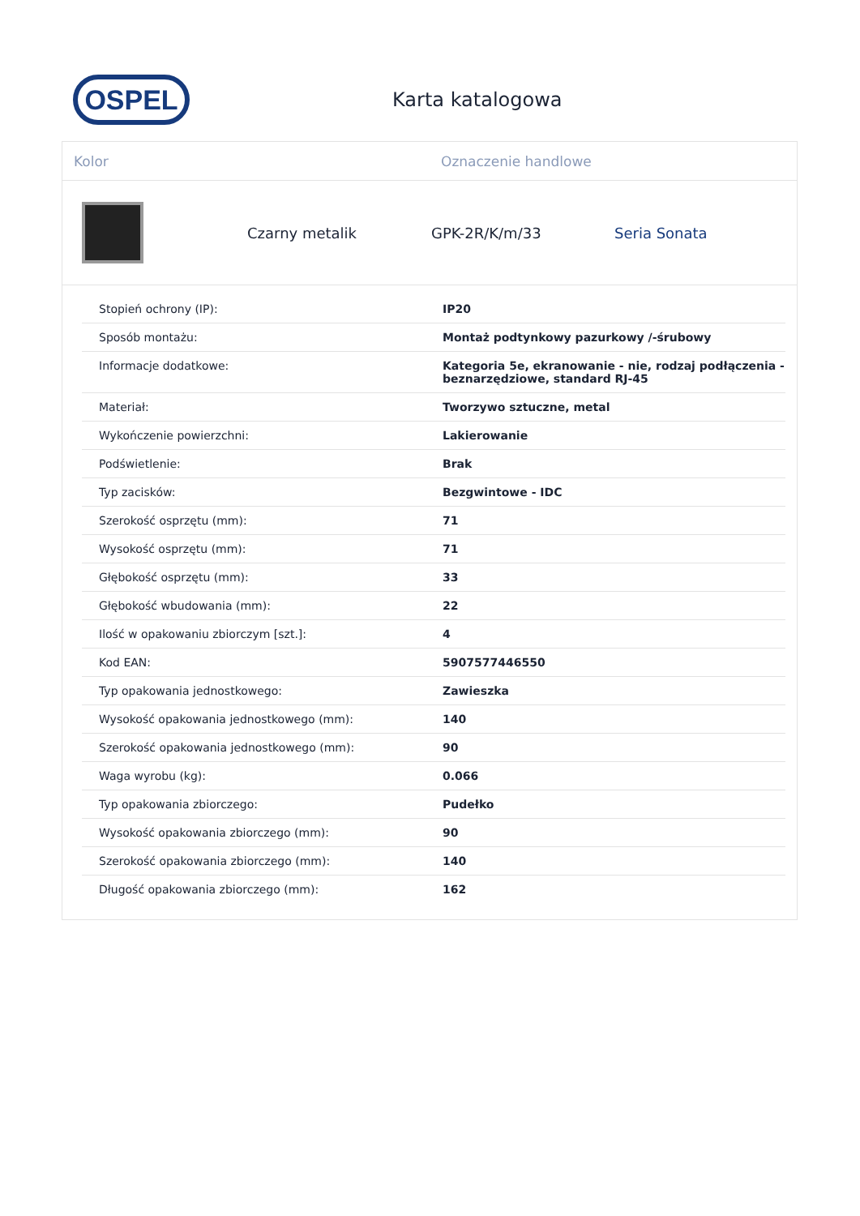OSPEL
Karta katalogowa
Kolor Oznaczenie handlowe
Czarny metalik GPK-2R/K/m/33 Seria Sonata
| Stopień ochrony (IP): | IP20 |
| Sposób montażu: | Montaż podtynkowy pazurkowy /-śrubowy |
| Informacje dodatkowe: | Kategoria 5e, ekranowanie - nie, rodzaj podłączenia - beznarzędziowe, standard RJ-45 |
| Materiał: | Tworzywo sztuczne, metal |
| Wykończenie powierzchni: | Lakierowanie |
| Podświetlenie: | Brak |
| Typ zacisków: | Bezgwintowe - IDC |
| Szerokość osprzętu (mm): | 71 |
| Wysokość osprzętu (mm): | 71 |
| Głębokość osprzętu (mm): | 33 |
| Głębokość wbudowania (mm): | 22 |
| Ilość w opakowaniu zbiorczym [szt.]: | 4 |
| Kod EAN: | 5907577446550 |
| Typ opakowania jednostkowego: | Zawieszka |
| Wysokość opakowania jednostkowego (mm): | 140 |
| Szerokość opakowania jednostkowego (mm): | 90 |
| Waga wyrobu (kg): | 0.066 |
| Typ opakowania zbiorczego: | Pudełko |
| Wysokość opakowania zbiorczego (mm): | 90 |
| Szerokość opakowania zbiorczego (mm): | 140 |
| Długość opakowania zbiorczego (mm): | 162 |